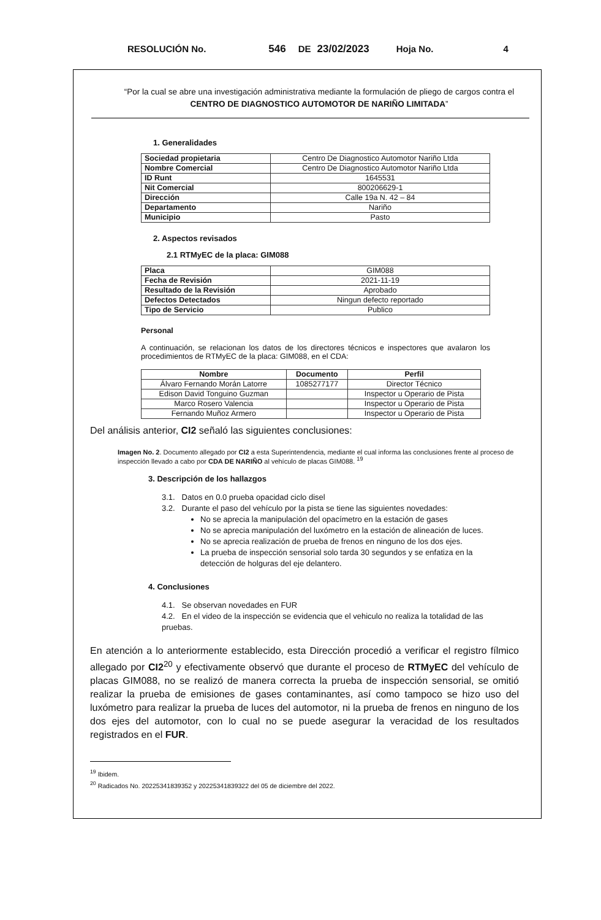RESOLUCIÓN No. 546 DE 23/02/2023 Hoja No. 4
“Por la cual se abre una investigación administrativa mediante la formulación de pliego de cargos contra el CENTRO DE DIAGNOSTICO AUTOMOTOR DE NARIÑO LIMITADA”
1. Generalidades
| Sociedad propietaria | Centro De Diagnostico Automotor Nariño Ltda |
| Nombre Comercial | Centro De Diagnostico Automotor Nariño Ltda |
| ID Runt | 1645531 |
| Nit Comercial | 800206629-1 |
| Dirección | Calle 19a N. 42 – 84 |
| Departamento | Nariño |
| Municipio | Pasto |
2. Aspectos revisados
2.1 RTMyEC de la placa: GIM088
| Placa | GIM088 |
| Fecha de Revisión | 2021-11-19 |
| Resultado de la Revisión | Aprobado |
| Defectos Detectados | Ningun defecto reportado |
| Tipo de Servicio | Publico |
Personal
A continuación, se relacionan los datos de los directores técnicos e inspectores que avalaron los procedimientos de RTMyEC de la placa: GIM088, en el CDA:
| Nombre | Documento | Perfil |
| --- | --- | --- |
| Álvaro Fernando Morán Latorre | 1085277177 | Director Técnico |
| Edison David Tonguino Guzman | | Inspector u Operario de Pista |
| Marco Rosero Valencia | | Inspector u Operario de Pista |
| Fernando Muñoz Armero | | Inspector u Operario de Pista |
Del análisis anterior, CI2 señaló las siguientes conclusiones:
Imagen No. 2. Documento allegado por CI2 a esta Superintendencia, mediante el cual informa las conclusiones frente al proceso de inspección llevado a cabo por CDA DE NARIÑO al vehículo de placas GIM088. <sup>19</sup>
3. Descripción de los hallazgos
3.1. Datos en 0.0 prueba opacidad ciclo disel
3.2. Durante el paso del vehículo por la pista se tiene las siguientes novedades:
No se aprecia la manipulación del opacímetro en la estación de gases
No se aprecia manipulación del luxómetro en la estación de alineación de luces.
No se aprecia realización de prueba de frenos en ninguno de los dos ejes.
La prueba de inspección sensorial solo tarda 30 segundos y se enfatiza en la detección de holguras del eje delantero.
4. Conclusiones
4.1. Se observan novedades en FUR
4.2. En el video de la inspección se evidencia que el vehiculo no realiza la totalidad de las pruebas.
En atención a lo anteriormente establecido, esta Dirección procedió a verificar el registro fílmico allegado por CI2<sup>20</sup> y efectivamente observó que durante el proceso de RTMyEC del vehículo de placas GIM088, no se realizó de manera correcta la prueba de inspección sensorial, se omitió realizar la prueba de emisiones de gases contaminantes, así como tampoco se hizo uso del luxómetro para realizar la prueba de luces del automotor, ni la prueba de frenos en ninguno de los dos ejes del automotor, con lo cual no se puede asegurar la veracidad de los resultados registrados en el FUR.
<sup>19</sup> Ibidem.
<sup>20</sup> Radicados No. 20225341839352 y 20225341839322 del 05 de diciembre del 2022.